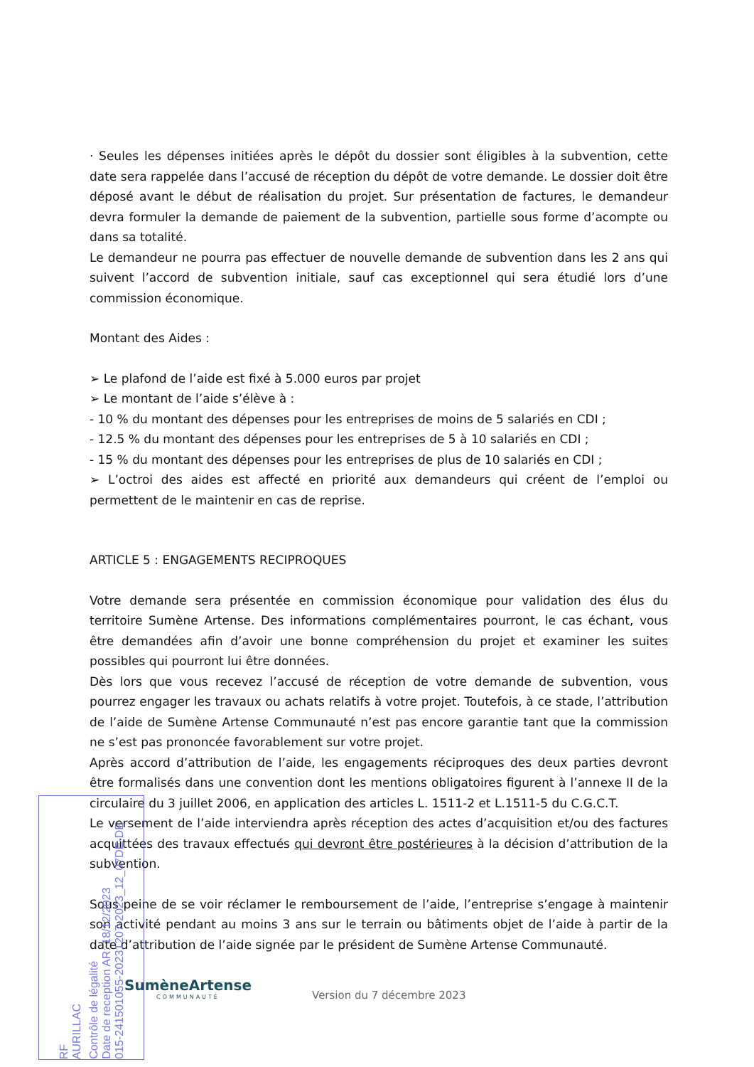· Seules les dépenses initiées après le dépôt du dossier sont éligibles à la subvention, cette date sera rappelée dans l’accusé de réception du dépôt de votre demande. Le dossier doit être déposé avant le début de réalisation du projet. Sur présentation de factures, le demandeur devra formuler la demande de paiement de la subvention, partielle sous forme d’acompte ou dans sa totalité.
Le demandeur ne pourra pas effectuer de nouvelle demande de subvention dans les 2 ans qui suivent l’accord de subvention initiale, sauf cas exceptionnel qui sera étudié lors d’une commission économique.
Montant des Aides :
➢ Le plafond de l’aide est fixé à 5.000 euros par projet
➢ Le montant de l’aide s’élève à :
- 10 % du montant des dépenses pour les entreprises de moins de 5 salariés en CDI ;
- 12.5 % du montant des dépenses pour les entreprises de 5 à 10 salariés en CDI ;
- 15 % du montant des dépenses pour les entreprises de plus de 10 salariés en CDI ;
➢ L’octroi des aides est affecté en priorité aux demandeurs qui créent de l’emploi ou permettent de le maintenir en cas de reprise.
ARTICLE 5 : ENGAGEMENTS RECIPROQUES
Votre demande sera présentée en commission économique pour validation des élus du territoire Sumène Artense. Des informations complémentaires pourront, le cas échant, vous être demandées afin d’avoir une bonne compréhension du projet et examiner les suites possibles qui pourront lui être données.
Dès lors que vous recevez l’accusé de réception de votre demande de subvention, vous pourrez engager les travaux ou achats relatifs à votre projet. Toutefois, à ce stade, l’attribution de l’aide de Sumène Artense Communauté n’est pas encore garantie tant que la commission ne s’est pas prononcée favorablement sur votre projet.
Après accord d’attribution de l’aide, les engagements réciproques des deux parties devront être formalisés dans une convention dont les mentions obligatoires figurent à l’annexe II de la circulaire du 3 juillet 2006, en application des articles L. 1511-2 et L.1511-5 du C.G.C.T.
Le versement de l’aide interviendra après réception des actes d’acquisition et/ou des factures acquittées des travaux effectués qui devront être postérieures à la décision d’attribution de la subvention.
Sous peine de se voir réclamer le remboursement de l’aide, l’entreprise s’engage à maintenir son activité pendant au moins 3 ans sur le terrain ou bâtiments objet de l’aide à partir de la date d’attribution de l’aide signée par le président de Sumène Artense Communauté.
SumèneArtense
COMMUNAUTÉ
Version du 7 décembre 2023
RF
AURILLAC
Contrôle de légalité
Date de reception AR: 18/12/2023
015-241501055-20231207-2023_12_07DE-DE